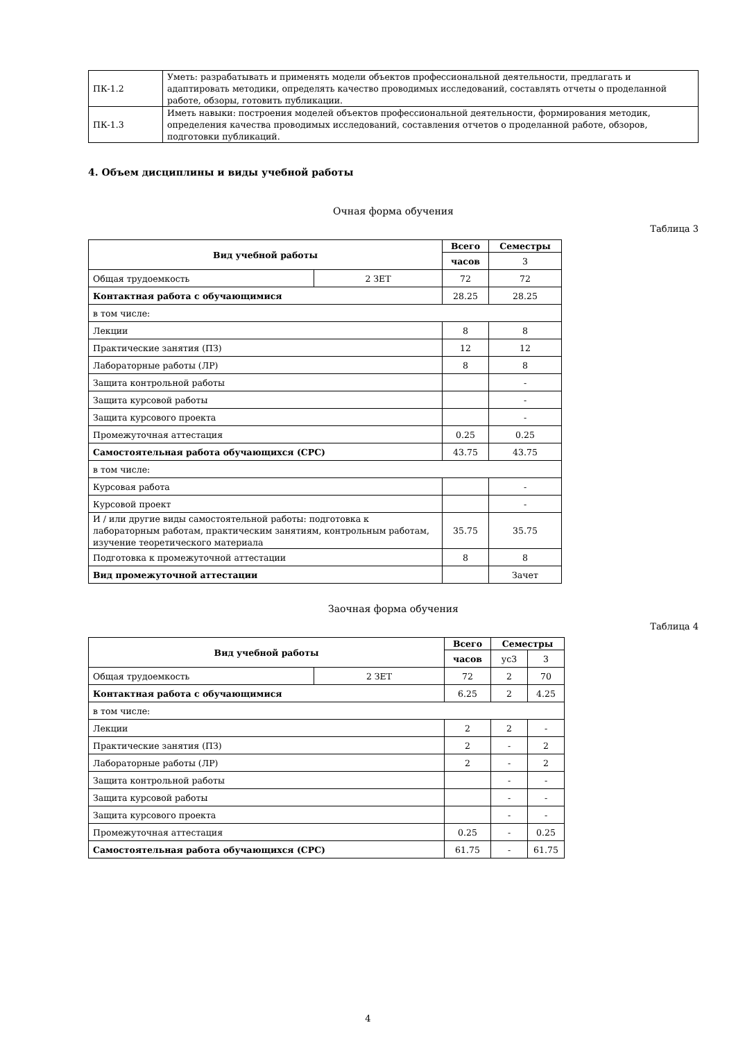| ПК-1.2 | Уметь: разрабатывать и применять модели объектов профессиональной деятельности, предлагать и адаптировать методики, определять качество проводимых исследований, составлять отчеты о проделанной работе, обзоры, готовить публикации. |
| ПК-1.3 | Иметь навыки: построения моделей объектов профессиональной деятельности, формирования методик, определения качества проводимых исследований, составления отчетов о проделанной работе, обзоров, подготовки публикаций. |
4. Объем дисциплины и виды учебной работы
Очная форма обучения
Таблица 3
| Вид учебной работы | | Всего | Семестры |
| --- | --- | --- | --- |
| | | часов | 3 |
| Общая трудоемкость | 2 ЗЕТ | 72 | 72 |
| Контактная работа с обучающимися | | 28.25 | 28.25 |
| в том числе: | | | |
| Лекции | | 8 | 8 |
| Практические занятия (ПЗ) | | 12 | 12 |
| Лабораторные работы (ЛР) | | 8 | 8 |
| Защита контрольной работы | | | - |
| Защита курсовой работы | | | - |
| Защита курсового проекта | | | - |
| Промежуточная аттестация | | 0.25 | 0.25 |
| Самостоятельная работа обучающихся (СРС) | | 43.75 | 43.75 |
| в том числе: | | | |
| Курсовая работа | | | - |
| Курсовой проект | | | - |
| И / или другие виды самостоятельной работы: подготовка к лабораторным работам, практическим занятиям, контрольным работам, изучение теоретического материала | | 35.75 | 35.75 |
| Подготовка к промежуточной аттестации | | 8 | 8 |
| Вид промежуточной аттестации | | | Зачет |
Заочная форма обучения
Таблица 4
| Вид учебной работы | | Всего | Семестры | |
| --- | --- | --- | --- | --- |
| | | часов | ус3 | 3 |
| Общая трудоемкость | 2 ЗЕТ | 72 | 2 | 70 |
| Контактная работа с обучающимися | | 6.25 | 2 | 4.25 |
| в том числе: | | | | |
| Лекции | | 2 | 2 | - |
| Практические занятия (ПЗ) | | 2 | - | 2 |
| Лабораторные работы (ЛР) | | 2 | - | 2 |
| Защита контрольной работы | | | - | - |
| Защита курсовой работы | | | - | - |
| Защита курсового проекта | | | - | - |
| Промежуточная аттестация | | 0.25 | - | 0.25 |
| Самостоятельная работа обучающихся (СРС) | | 61.75 | - | 61.75 |
4